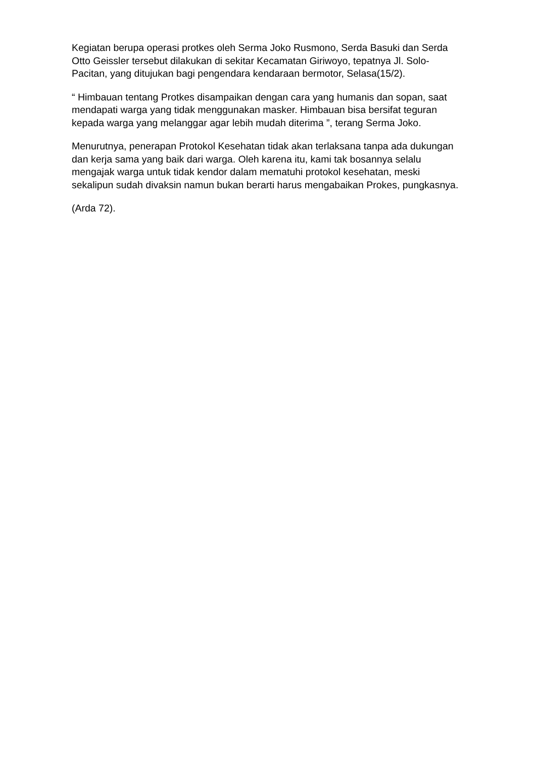Kegiatan berupa operasi protkes oleh Serma Joko Rusmono, Serda Basuki dan Serda Otto Geissler tersebut dilakukan di sekitar Kecamatan Giriwoyo, tepatnya Jl. Solo-Pacitan, yang ditujukan bagi pengendara kendaraan bermotor, Selasa(15/2).
“ Himbauan tentang Protkes disampaikan dengan cara yang humanis dan sopan, saat mendapati warga yang tidak menggunakan masker. Himbauan bisa bersifat teguran kepada warga yang melanggar agar lebih mudah diterima ”, terang Serma Joko.
Menurutnya, penerapan Protokol Kesehatan tidak akan terlaksana tanpa ada dukungan dan kerja sama yang baik dari warga. Oleh karena itu, kami tak bosannya selalu mengajak warga untuk tidak kendor dalam mematuhi protokol kesehatan, meski sekalipun sudah divaksin namun bukan berarti harus mengabaikan Prokes, pungkasnya.
(Arda 72).